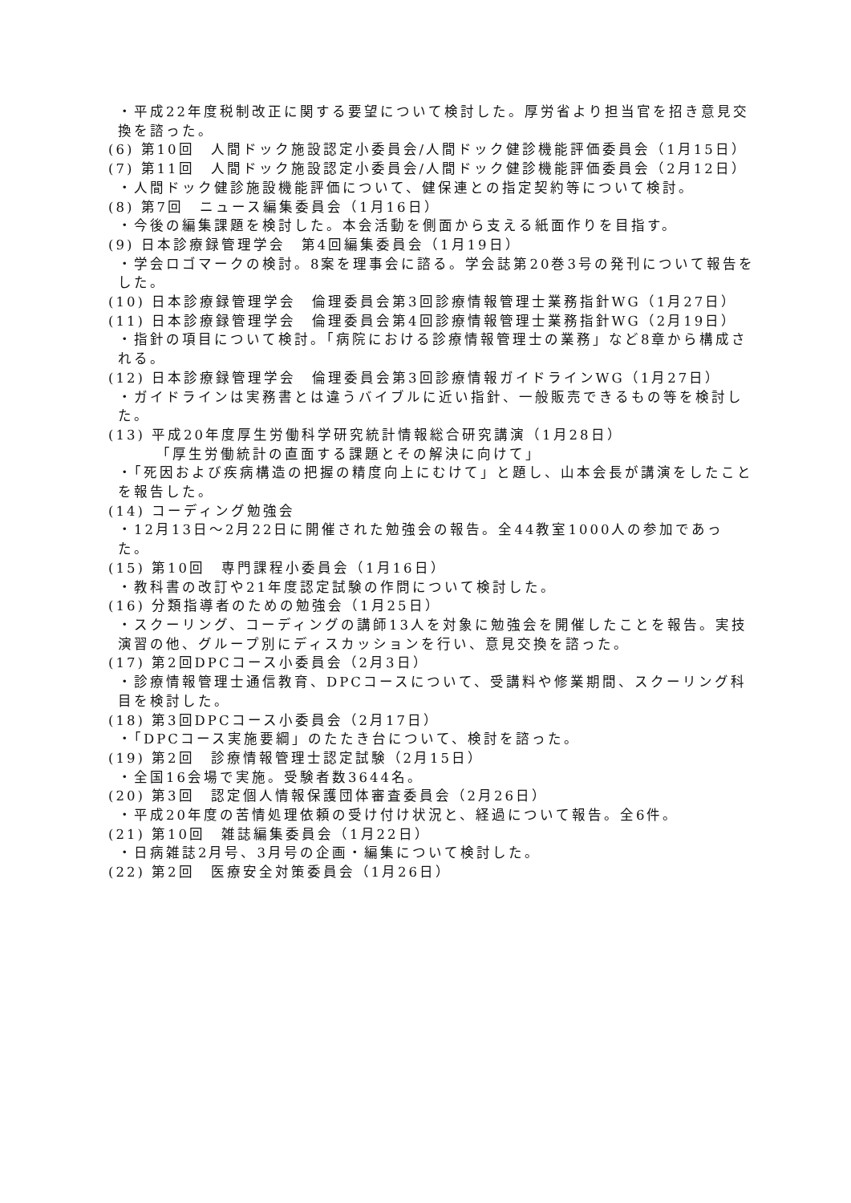・平成22年度税制改正に関する要望について検討した。厚労省より担当官を招き意見交換を諮った。
(6) 第10回　人間ドック施設認定小委員会/人間ドック健診機能評価委員会（1月15日）
(7) 第11回　人間ドック施設認定小委員会/人間ドック健診機能評価委員会（2月12日）
・人間ドック健診施設機能評価について、健保連との指定契約等について検討。
(8) 第7回　ニュース編集委員会（1月16日）
・今後の編集課題を検討した。本会活動を側面から支える紙面作りを目指す。
(9) 日本診療録管理学会　第4回編集委員会（1月19日）
・学会ロゴマークの検討。8案を理事会に諮る。学会誌第20巻3号の発刊について報告をした。
(10) 日本診療録管理学会　倫理委員会第3回診療情報管理士業務指針WG（1月27日）
(11) 日本診療録管理学会　倫理委員会第4回診療情報管理士業務指針WG（2月19日）
・指針の項目について検討。「病院における診療情報管理士の業務」など8章から構成される。
(12) 日本診療録管理学会　倫理委員会第3回診療情報ガイドラインWG（1月27日）
・ガイドラインは実務書とは違うバイブルに近い指針、一般販売できるもの等を検討した。
(13) 平成20年度厚生労働科学研究統計情報総合研究講演（1月28日）
「厚生労働統計の直面する課題とその解決に向けて」
・「死因および疾病構造の把握の精度向上にむけて」と題し、山本会長が講演をしたことを報告した。
(14) コーディング勉強会
・12月13日～2月22日に開催された勉強会の報告。全44教室1000人の参加であった。
(15) 第10回　専門課程小委員会（1月16日）
・教科書の改訂や21年度認定試験の作問について検討した。
(16) 分類指導者のための勉強会（1月25日）
・スクーリング、コーディングの講師13人を対象に勉強会を開催したことを報告。実技演習の他、グループ別にディスカッションを行い、意見交換を諮った。
(17) 第2回DPCコース小委員会（2月3日）
・診療情報管理士通信教育、DPCコースについて、受講料や修業期間、スクーリング科目を検討した。
(18) 第3回DPCコース小委員会（2月17日）
・「DPCコース実施要綱」のたたき台について、検討を諮った。
(19) 第2回　診療情報管理士認定試験（2月15日）
・全国16会場で実施。受験者数3644名。
(20) 第3回　認定個人情報保護団体審査委員会（2月26日）
・平成20年度の苦情処理依頼の受け付け状況と、経過について報告。全6件。
(21) 第10回　雑誌編集委員会（1月22日）
・日病雑誌2月号、3月号の企画・編集について検討した。
(22) 第2回　医療安全対策委員会（1月26日）